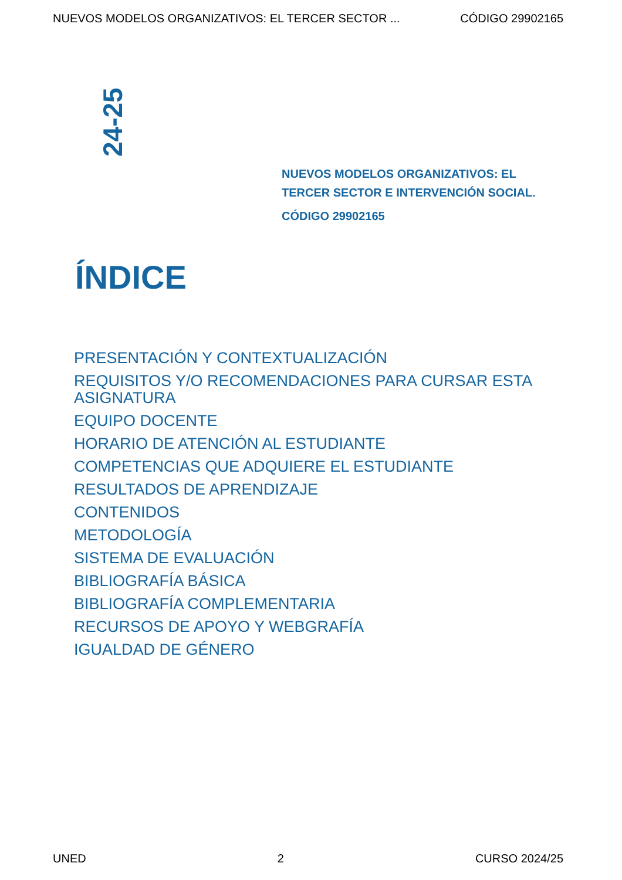NUEVOS MODELOS ORGANIZATIVOS: EL TERCER SECTOR ... CÓDIGO 29902165
24-25
NUEVOS MODELOS ORGANIZATIVOS: EL TERCER SECTOR E INTERVENCIÓN SOCIAL.
CÓDIGO 29902165
ÍNDICE
PRESENTACIÓN Y CONTEXTUALIZACIÓN
REQUISITOS Y/O RECOMENDACIONES PARA CURSAR ESTA ASIGNATURA
EQUIPO DOCENTE
HORARIO DE ATENCIÓN AL ESTUDIANTE
COMPETENCIAS QUE ADQUIERE EL ESTUDIANTE
RESULTADOS DE APRENDIZAJE
CONTENIDOS
METODOLOGÍA
SISTEMA DE EVALUACIÓN
BIBLIOGRAFÍA BÁSICA
BIBLIOGRAFÍA COMPLEMENTARIA
RECURSOS DE APOYO Y WEBGRAFÍA
IGUALDAD DE GÉNERO
UNED 2 CURSO 2024/25